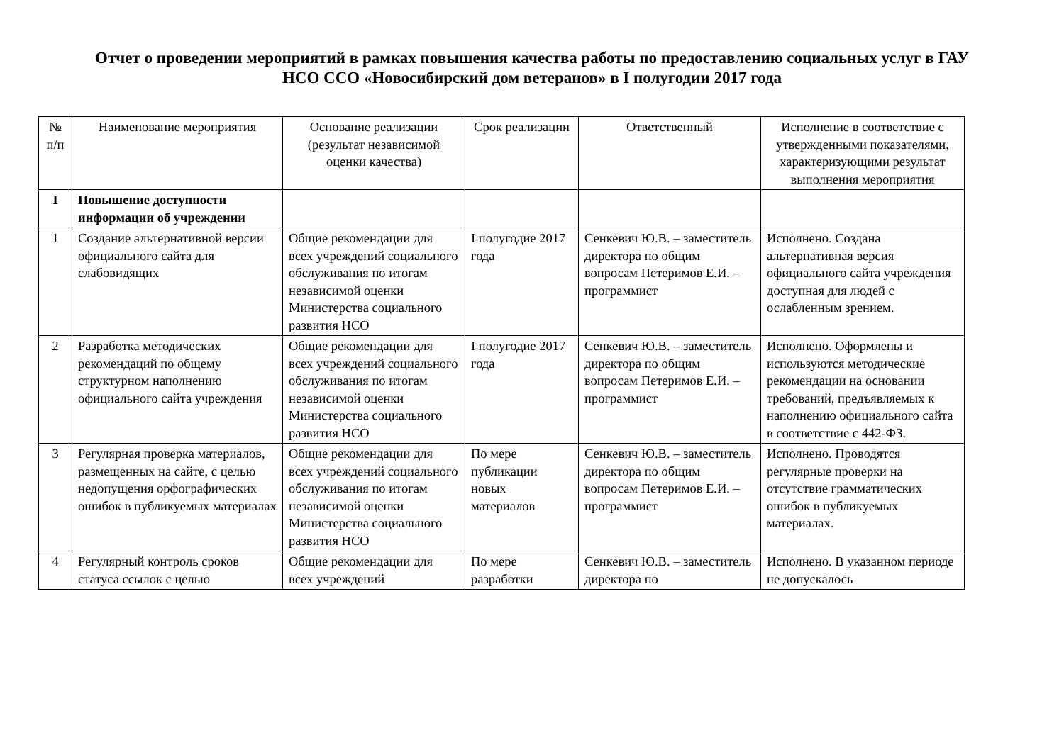Отчет о проведении мероприятий в рамках повышения качества работы по предоставлению социальных услуг в ГАУ
НСО ССО «Новосибирский дом ветеранов» в I полугодии 2017 года
| № п/п | Наименование мероприятия | Основание реализации (результат независимой оценки качества) | Срок реализации | Ответственный | Исполнение в соответствие с утвержденными показателями, характеризующими результат выполнения мероприятия |
| I | Повышение доступности информации об учреждении | | | | |
| 1 | Создание альтернативной версии официального сайта для слабовидящих | Общие рекомендации для всех учреждений социального обслуживания по итогам независимой оценки Министерства социального развития НСО | I полугодие 2017 года | Сенкевич Ю.В. – заместитель директора по общим вопросам Петеримов Е.И. – программист | Исполнено. Создана альтернативная версия официального сайта учреждения доступная для людей с ослабленным зрением. |
| 2 | Разработка методических рекомендаций по общему структурном наполнению официального сайта учреждения | Общие рекомендации для всех учреждений социального обслуживания по итогам независимой оценки Министерства социального развития НСО | I полугодие 2017 года | Сенкевич Ю.В. – заместитель директора по общим вопросам Петеримов Е.И. – программист | Исполнено. Оформлены и используются методические рекомендации на основании требований, предъявляемых к наполнению официального сайта в соответствие с 442-ФЗ. |
| 3 | Регулярная проверка материалов, размещенных на сайте, с целью недопущения орфографических ошибок в публикуемых материалах | Общие рекомендации для всех учреждений социального обслуживания по итогам независимой оценки Министерства социального развития НСО | По мере публикации новых материалов | Сенкевич Ю.В. – заместитель директора по общим вопросам Петеримов Е.И. – программист | Исполнено. Проводятся регулярные проверки на отсутствие грамматических ошибок в публикуемых материалах. |
| 4 | Регулярный контроль сроков статуса ссылок с целью | Общие рекомендации для всех учреждений | По мере разработки | Сенкевич Ю.В. – заместитель директора по | Исполнено. В указанном периоде не допускалось |